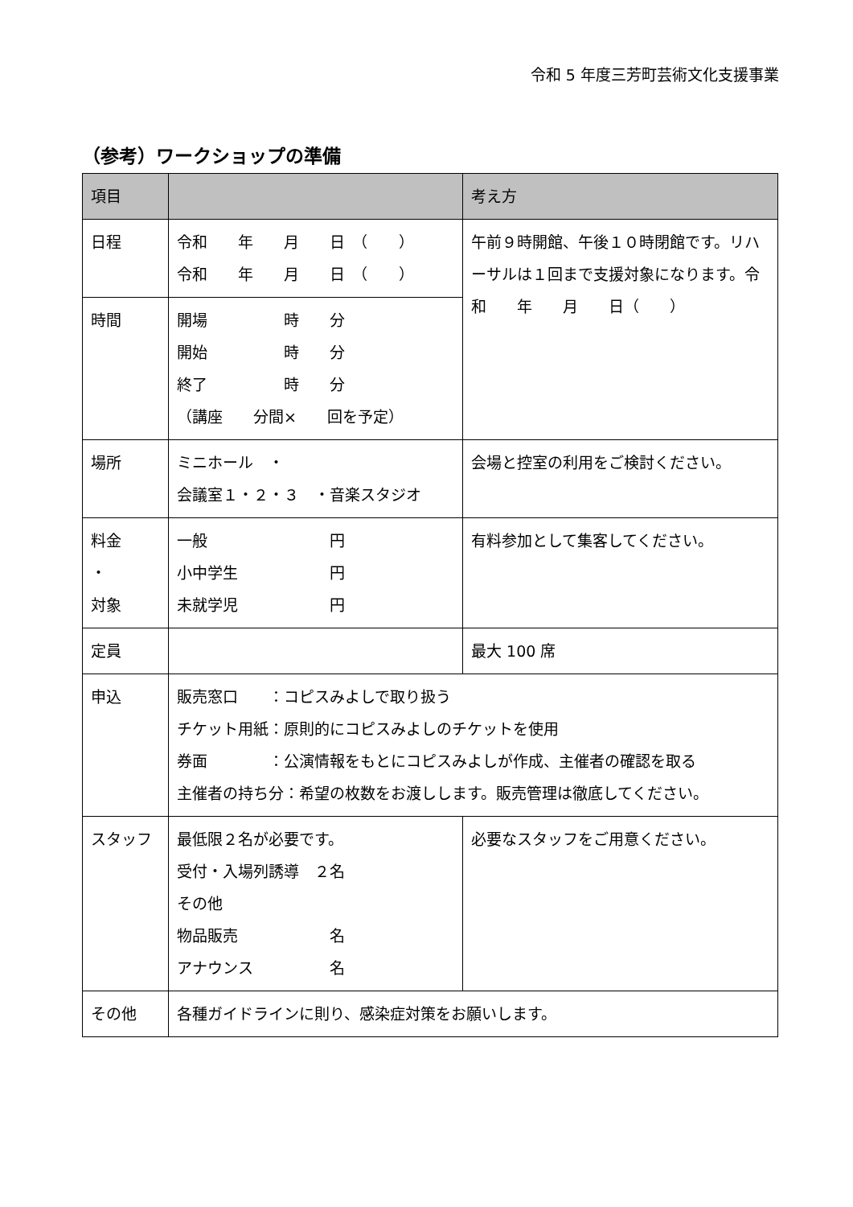令和 5 年度三芳町芸術文化支援事業
（参考）ワークショップの準備
| 項目 | | 考え方 |
| --- | --- | --- |
| 日程 | 令和 年 月 日 （ ） 令和 年 月 日 （ ） | 午前９時開館、午後１０時閉館です。リハーサルは１回まで支援対象になります。令和 年 月 日（ ） |
| 時間 | 開場 時 分 開始 時 分 終了 時 分 （講座 分間× 回を予定） | |
| 場所 | ミニホール ・ 会議室１・２・３ ・音楽スタジオ | 会場と控室の利用をご検討ください。 |
| 料金 ・ 対象 | 一般 円 小中学生 円 未就学児 円 | 有料参加として集客してください。 |
| 定員 | | 最大 100 席 |
| 申込 | 販売窓口 ：コピスみよしで取り扱う チケット用紙：原則的にコピスみよしのチケットを使用 券面 ：公演情報をもとにコピスみよしが作成、主催者の確認を取る 主催者の持ち分：希望の枚数をお渡しします。販売管理は徹底してください。 | |
| スタッフ | 最低限２名が必要です。 受付・入場列誘導 ２名 その他 物品販売 名 アナウンス 名 | 必要なスタッフをご用意ください。 |
| その他 | 各種ガイドラインに則り、感染症対策をお願いします。 | |